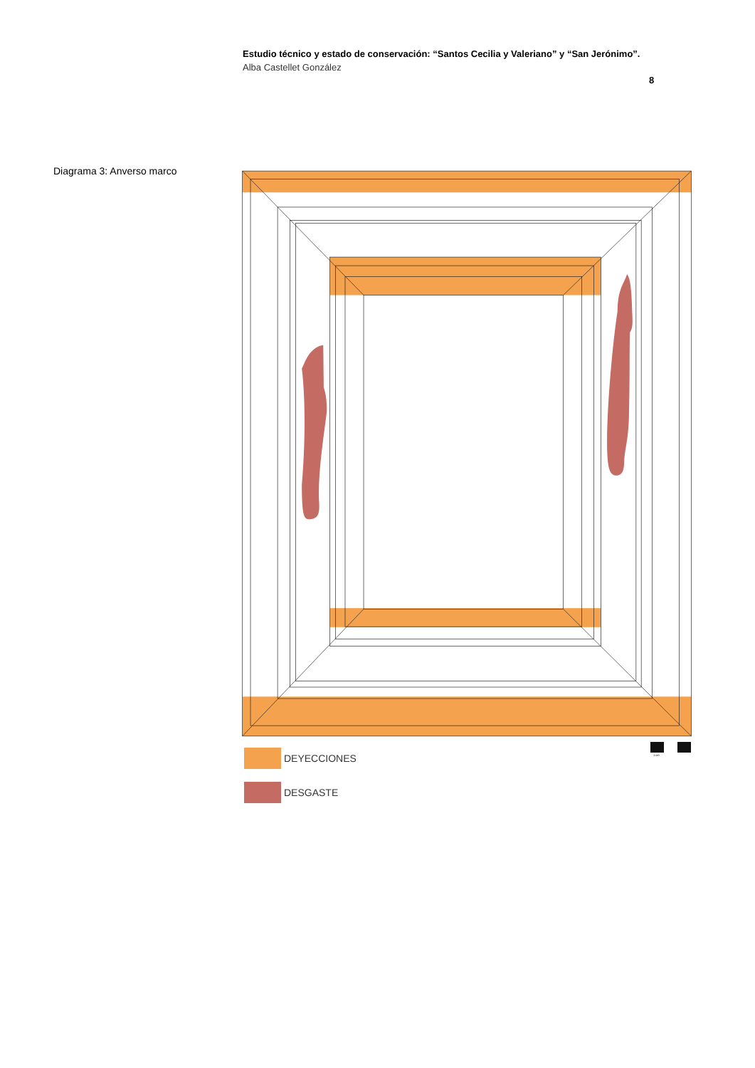Estudio técnico y estado de conservación: “Santos Cecilia y Valeriano” y “San Jerónimo”.
Alba Castellet González
8
Diagrama 3: Anverso marco
1 cm
DEYECCIONES
DESGASTE